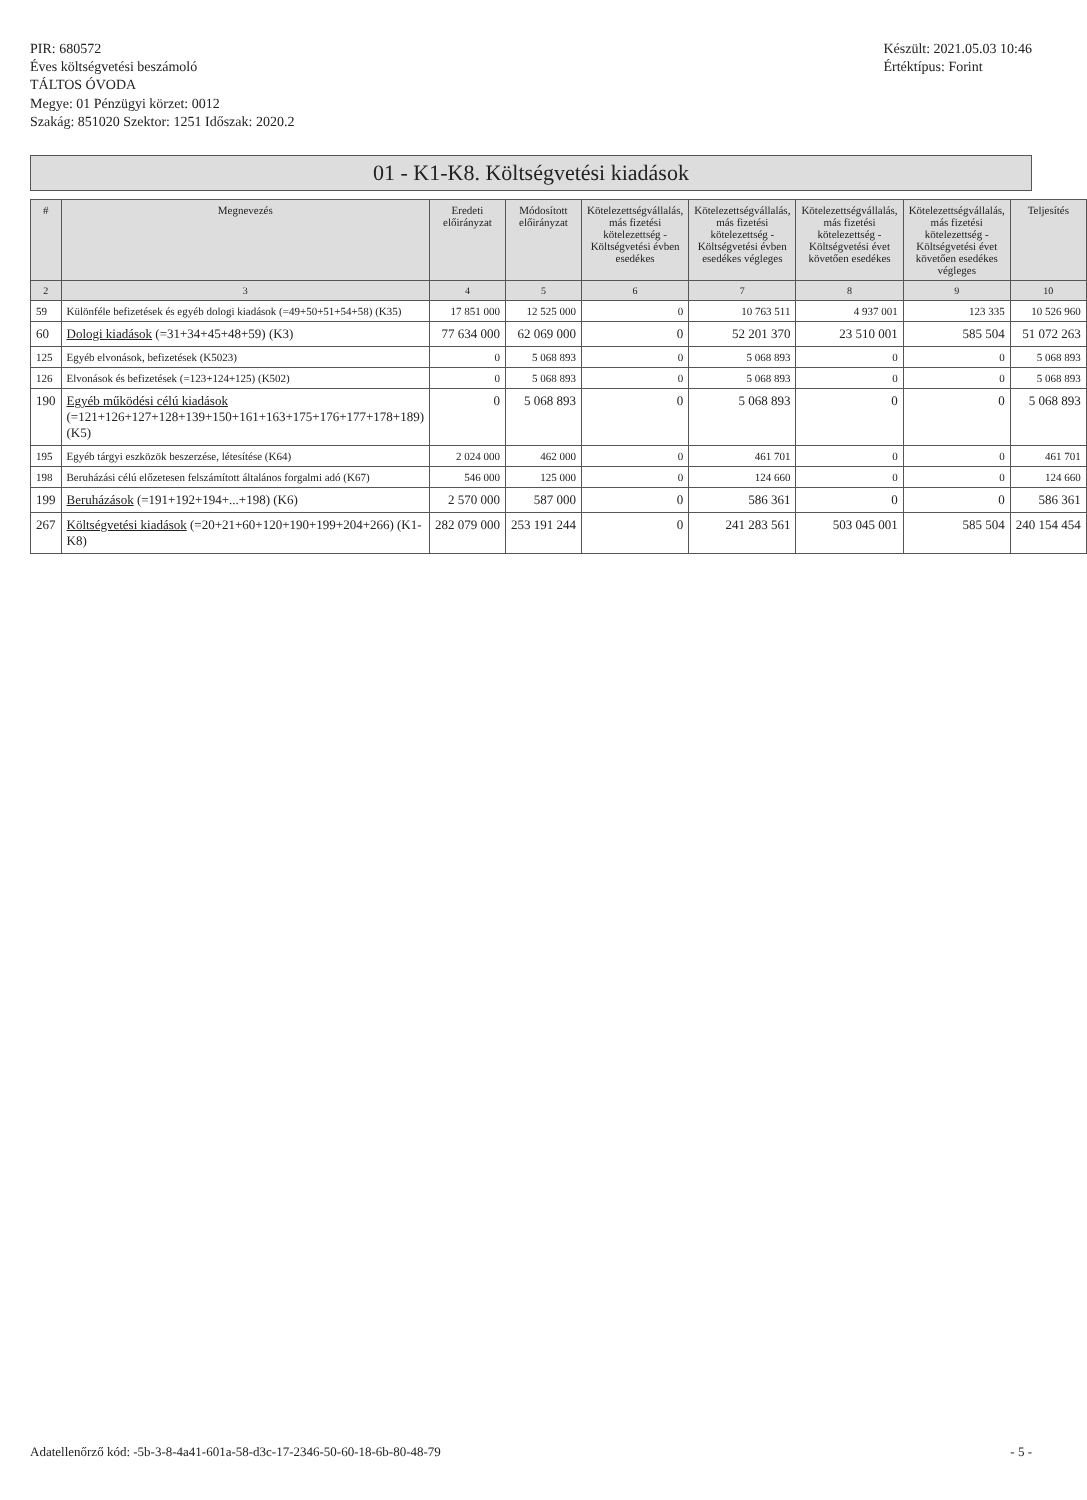PIR: 680572
Éves költségvetési beszámoló
TÁLTOS ÓVODA
Megye: 01 Pénzügyi körzet: 0012
Szakág: 851020 Szektor: 1251 Időszak: 2020.2
Készült: 2021.05.03 10:46
Értéktípus: Forint
01 - K1-K8. Költségvetési kiadások
| # | Megnevezés | Eredeti előirányzat | Módosított előirányzat | Kötelezettségvállalás, más fizetési kötelezettség - Költségvetési évben esedékes | Kötelezettségvállalás, más fizetési kötelezettség - Költségvetési évben esedékes végleges | Kötelezettségvállalás, más fizetési kötelezettség - Költségvetési évet követően esedékes | Kötelezettségvállalás, más fizetési kötelezettség - Költségvetési évet követően esedékes végleges | Teljesítés |
| --- | --- | --- | --- | --- | --- | --- | --- | --- |
| 2 | 3 | 4 | 5 | 6 | 7 | 8 | 9 | 10 |
| 59 | Különféle befizetések és egyéb dologi kiadások (=49+50+51+54+58) (K35) | 17 851 000 | 12 525 000 | 0 | 10 763 511 | 4 937 001 | 123 335 | 10 526 960 |
| 60 | Dologi kiadások (=31+34+45+48+59) (K3) | 77 634 000 | 62 069 000 | 0 | 52 201 370 | 23 510 001 | 585 504 | 51 072 263 |
| 125 | Egyéb elvonások, befizetések (K5023) | 0 | 5 068 893 | 0 | 5 068 893 | 0 | 0 | 5 068 893 |
| 126 | Elvonások és befizetések (=123+124+125) (K502) | 0 | 5 068 893 | 0 | 5 068 893 | 0 | 0 | 5 068 893 |
| 190 | Egyéb működési célú kiadások (=121+126+127+128+139+150+161+163+175+176+177+178+189) (K5) | 0 | 5 068 893 | 0 | 5 068 893 | 0 | 0 | 5 068 893 |
| 195 | Egyéb tárgyi eszközök beszerzése, létesítése (K64) | 2 024 000 | 462 000 | 0 | 461 701 | 0 | 0 | 461 701 |
| 198 | Beruházási célú előzetesen felszámított általános forgalmi adó (K67) | 546 000 | 125 000 | 0 | 124 660 | 0 | 0 | 124 660 |
| 199 | Beruházások (=191+192+194+...+198) (K6) | 2 570 000 | 587 000 | 0 | 586 361 | 0 | 0 | 586 361 |
| 267 | Költségvetési kiadások (=20+21+60+120+190+199+204+266) (K1-K8) | 282 079 000 | 253 191 244 | 0 | 241 283 561 | 503 045 001 | 585 504 | 240 154 454 |
Adatellenőrző kód: -5b-3-8-4a41-601a-58-d3c-17-2346-50-60-18-6b-80-48-79 - 5 -